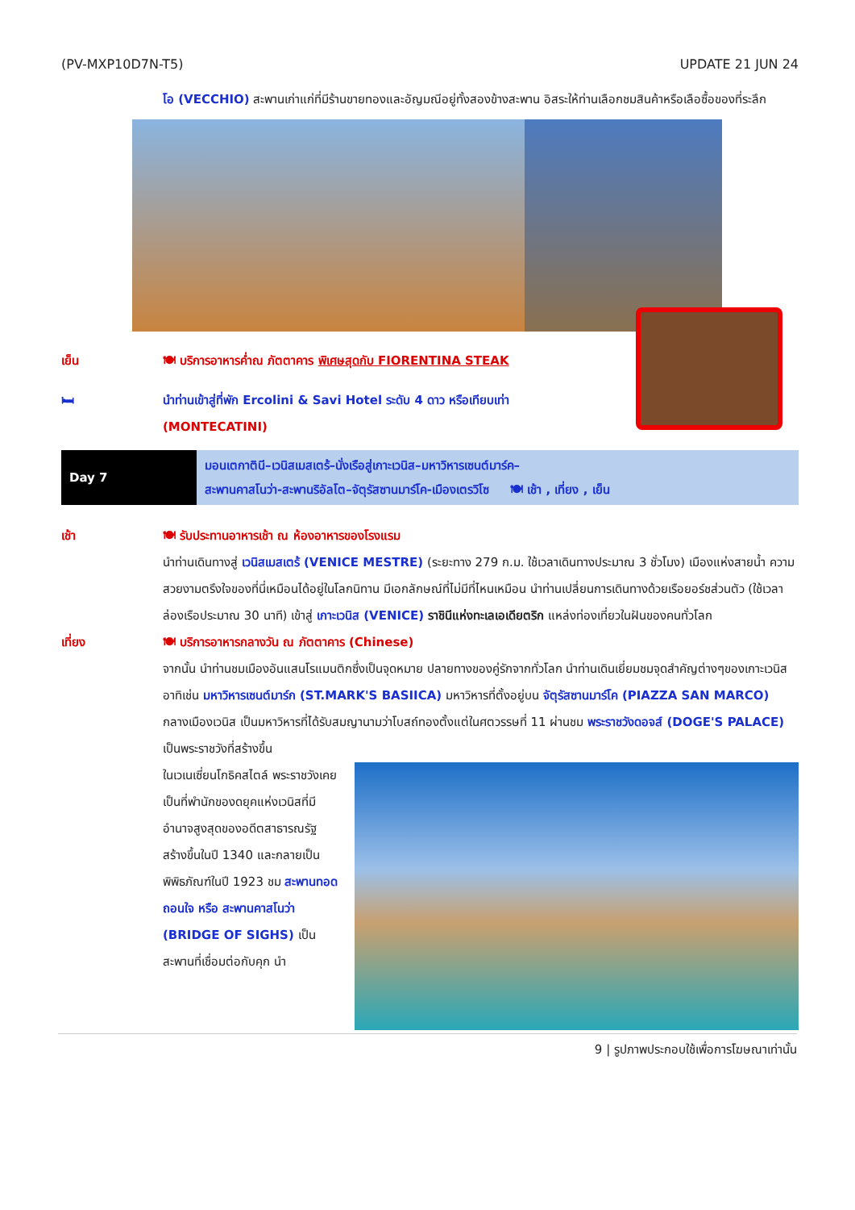(PV-MXP10D7N-T5) UPDATE 21 JUN 24
โอ (VECCHIO) สะพานเก่าแก่ที่มีร้านขายทองและอัญมณีอยู่ทั้งสองข้างสะพาน อิสระให้ท่านเลือกชมสินค้าหรือเลือซื้อของที่ระลึก
เย็น 🍽 บริการอาหารค่ำณ ภัตตาคาร พิเศษสุดกับ FIORENTINA STEAK
🛏 นำท่านเข้าสู่ที่พัก Ercolini & Savi Hotel ระดับ 4 ดาว หรือเทียบเท่า
(MONTECATINI)
Day 7
มอนเตกาตินี–เวนิสเมสเตร้–นั่งเรือสู่เกาะเวนิส–มหาวิหารเซนต์มาร์ค–
สะพานคาสโนว่า-สะพานริอัลโต–จัตุรัสซานมาร์โค-เมืองเตรวิโซ 🍽 เช้า , เที่ยง , เย็น
เช้า 🍽 รับประทานอาหารเช้า ณ ห้องอาหารของโรงแรม
นำท่านเดินทางสู่ เวนิสเมสเตร้ (VENICE MESTRE) (ระยะทาง 279 ก.ม. ใช้เวลาเดินทางประมาณ 3 ชั่วโมง) เมืองแห่งสายน้ำ ความสวยงามตรึงใจของที่นี่เหมือนได้อยู่ในโลกนิทาน มีเอกลักษณ์ที่ไม่มีที่ไหนเหมือน นำท่านเปลี่ยนการเดินทางด้วยเรือยอร์ชส่วนตัว (ใช้เวลาล่องเรือประมาณ 30 นาที) เข้าสู่ เกาะเวนิส (VENICE) ราชินีแห่งทะเลเอเดียตริก แหล่งท่องเที่ยวในฝันของคนทั่วโลก
เที่ยง 🍽 บริการอาหารกลางวัน ณ ภัตตาคาร (Chinese)
จากนั้น นำท่านชมเมืองอันแสนโรแมนติกซึ่งเป็นจุดหมาย ปลายทางของคู่รักจากทั่วโลก นำท่านเดินเยี่ยมชมจุดสำคัญต่างๆของเกาะเวนิส อาทิเช่น มหาวิหารเซนต์มาร์ก (ST.MARK'S BASIICA) มหาวิหารที่ตั้งอยู่บน จัตุรัสซานมาร์โค (PIAZZA SAN MARCO) กลางเมืองเวนิส เป็นมหาวิหารที่ได้รับสมญานามว่าโบสถ์ทองตั้งแต่ในศตวรรษที่ 11 ผ่านชม พระราชวังดอจส์ (DOGE'S PALACE) เป็นพระราชวังที่สร้างขึ้น
ในเวเนเซี่ยนโกธิคสไตล์ พระราชวังเคยเป็นที่พำนักของดยุคแห่งเวนิสที่มีอำนาจสูงสุดของอดีตสาธารณรัฐ สร้างขึ้นในปี 1340 และกลายเป็นพิพิธภัณฑ์ในปี 1923 ชม สะพานทอดถอนใจ หรือ สะพานคาสโนว่า (BRIDGE OF SIGHS) เป็นสะพานที่เชื่อมต่อกับคุก นำ
9 | รูปภาพประกอบใช้เพื่อการโฆษณาเท่านั้น